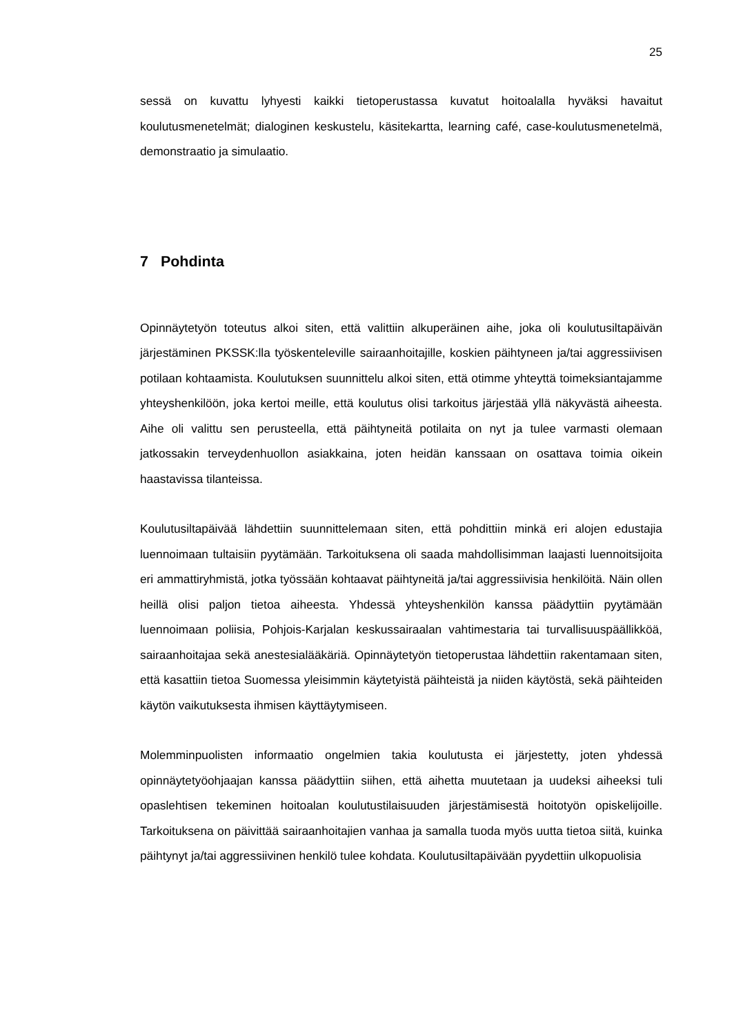25
sessä on kuvattu lyhyesti kaikki tietoperustassa kuvatut hoitoalalla hyväksi havaitut koulutusmenetelmät; dialoginen keskustelu, käsitekartta, learning café, case-koulutusmenetelmä, demonstraatio ja simulaatio.
7 Pohdinta
Opinnäytetyön toteutus alkoi siten, että valittiin alkuperäinen aihe, joka oli koulutusiltapäivän järjestäminen PKSSK:lla työskenteleville sairaanhoitajille, koskien päihtyneen ja/tai aggressiivisen potilaan kohtaamista. Koulutuksen suunnittelu alkoi siten, että otimme yhteyttä toimeksiantajamme yhteyshenkilöön, joka kertoi meille, että koulutus olisi tarkoitus järjestää yllä näkyvästä aiheesta. Aihe oli valittu sen perusteella, että päihtyneitä potilaita on nyt ja tulee varmasti olemaan jatkossakin terveydenhuollon asiakkaina, joten heidän kanssaan on osattava toimia oikein haastavissa tilanteissa.
Koulutusiltapäivää lähdettiin suunnittelemaan siten, että pohdittiin minkä eri alojen edustajia luennoimaan tultaisiin pyytämään. Tarkoituksena oli saada mahdollisimman laajasti luennoitsijoita eri ammattiryhmistä, jotka työssään kohtaavat päihtyneitä ja/tai aggressiivisia henkilöitä. Näin ollen heillä olisi paljon tietoa aiheesta. Yhdessä yhteyshenkilön kanssa päädyttiin pyytämään luennoimaan poliisia, Pohjois-Karjalan keskussairaalan vahtimestaria tai turvallisuuspäällikköä, sairaanhoitajaa sekä anestesialääkäriä. Opinnäytetyön tietoperustaa lähdettiin rakentamaan siten, että kasattiin tietoa Suomessa yleisimmin käytetyistä päihteistä ja niiden käytöstä, sekä päihteiden käytön vaikutuksesta ihmisen käyttäytymiseen.
Molemminpuolisten informaatio ongelmien takia koulutusta ei järjestetty, joten yhdessä opinnäytetyöohjaajan kanssa päädyttiin siihen, että aihetta muutetaan ja uudeksi aiheeksi tuli opaslehtisen tekeminen hoitoalan koulutustilaisuuden järjestämisestä hoitotyön opiskelijoille. Tarkoituksena on päivittää sairaanhoitajien vanhaa ja samalla tuoda myös uutta tietoa siitä, kuinka päihtynyt ja/tai aggressiivinen henkilö tulee kohdata. Koulutusiltapäivään pyydettiin ulkopuolisia